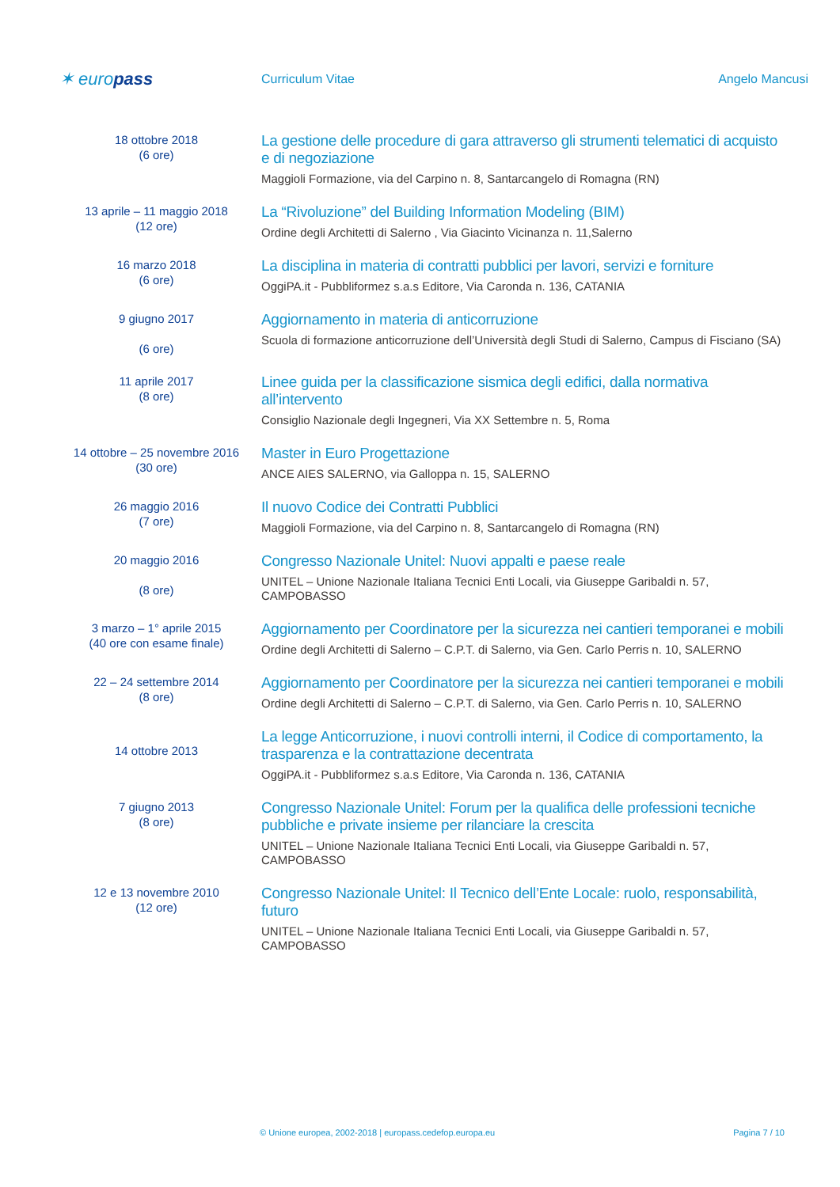✶ europass
Curriculum Vitae Angelo Mancusi
18 ottobre 2018
(6 ore)
La gestione delle procedure di gara attraverso gli strumenti telematici di acquisto e di negoziazione
Maggioli Formazione, via del Carpino n. 8, Santarcangelo di Romagna (RN)
13 aprile – 11 maggio 2018
(12 ore)
La “Rivoluzione” del Building Information Modeling (BIM)
Ordine degli Architetti di Salerno , Via Giacinto Vicinanza n. 11,Salerno
16 marzo 2018
(6 ore)
La disciplina in materia di contratti pubblici per lavori, servizi e forniture
OggiPA.it - Pubbliformez s.a.s Editore, Via Caronda n. 136, CATANIA
9 giugno 2017
(6 ore)
Aggiornamento in materia di anticorruzione
Scuola di formazione anticorruzione dell’Università degli Studi di Salerno, Campus di Fisciano (SA)
11 aprile 2017
(8 ore)
Linee guida per la classificazione sismica degli edifici, dalla normativa all’intervento
Consiglio Nazionale degli Ingegneri, Via XX Settembre n. 5, Roma
14 ottobre – 25 novembre 2016
(30 ore)
Master in Euro Progettazione
ANCE AIES SALERNO, via Galloppa n. 15, SALERNO
26 maggio 2016
(7 ore)
Il nuovo Codice dei Contratti Pubblici
Maggioli Formazione, via del Carpino n. 8, Santarcangelo di Romagna (RN)
20 maggio 2016
(8 ore)
Congresso Nazionale Unitel: Nuovi appalti e paese reale
UNITEL – Unione Nazionale Italiana Tecnici Enti Locali, via Giuseppe Garibaldi n. 57, CAMPOBASSO
3 marzo – 1° aprile 2015
(40 ore con esame finale)
Aggiornamento per Coordinatore per la sicurezza nei cantieri temporanei e mobili
Ordine degli Architetti di Salerno – C.P.T. di Salerno, via Gen. Carlo Perris n. 10, SALERNO
22 – 24 settembre 2014
(8 ore)
Aggiornamento per Coordinatore per la sicurezza nei cantieri temporanei e mobili
Ordine degli Architetti di Salerno – C.P.T. di Salerno, via Gen. Carlo Perris n. 10, SALERNO
14 ottobre 2013
La legge Anticorruzione, i nuovi controlli interni, il Codice di comportamento, la trasparenza e la contrattazione decentrata
OggiPA.it - Pubbliformez s.a.s Editore, Via Caronda n. 136, CATANIA
7 giugno 2013
(8 ore)
Congresso Nazionale Unitel: Forum per la qualifica delle professioni tecniche pubbliche e private insieme per rilanciare la crescita
UNITEL – Unione Nazionale Italiana Tecnici Enti Locali, via Giuseppe Garibaldi n. 57, CAMPOBASSO
12 e 13 novembre 2010
(12 ore)
Congresso Nazionale Unitel: Il Tecnico dell’Ente Locale: ruolo, responsabilità, futuro
UNITEL – Unione Nazionale Italiana Tecnici Enti Locali, via Giuseppe Garibaldi n. 57, CAMPOBASSO
© Unione europea, 2002-2018 | europass.cedefop.europa.eu Pagina 7 / 10